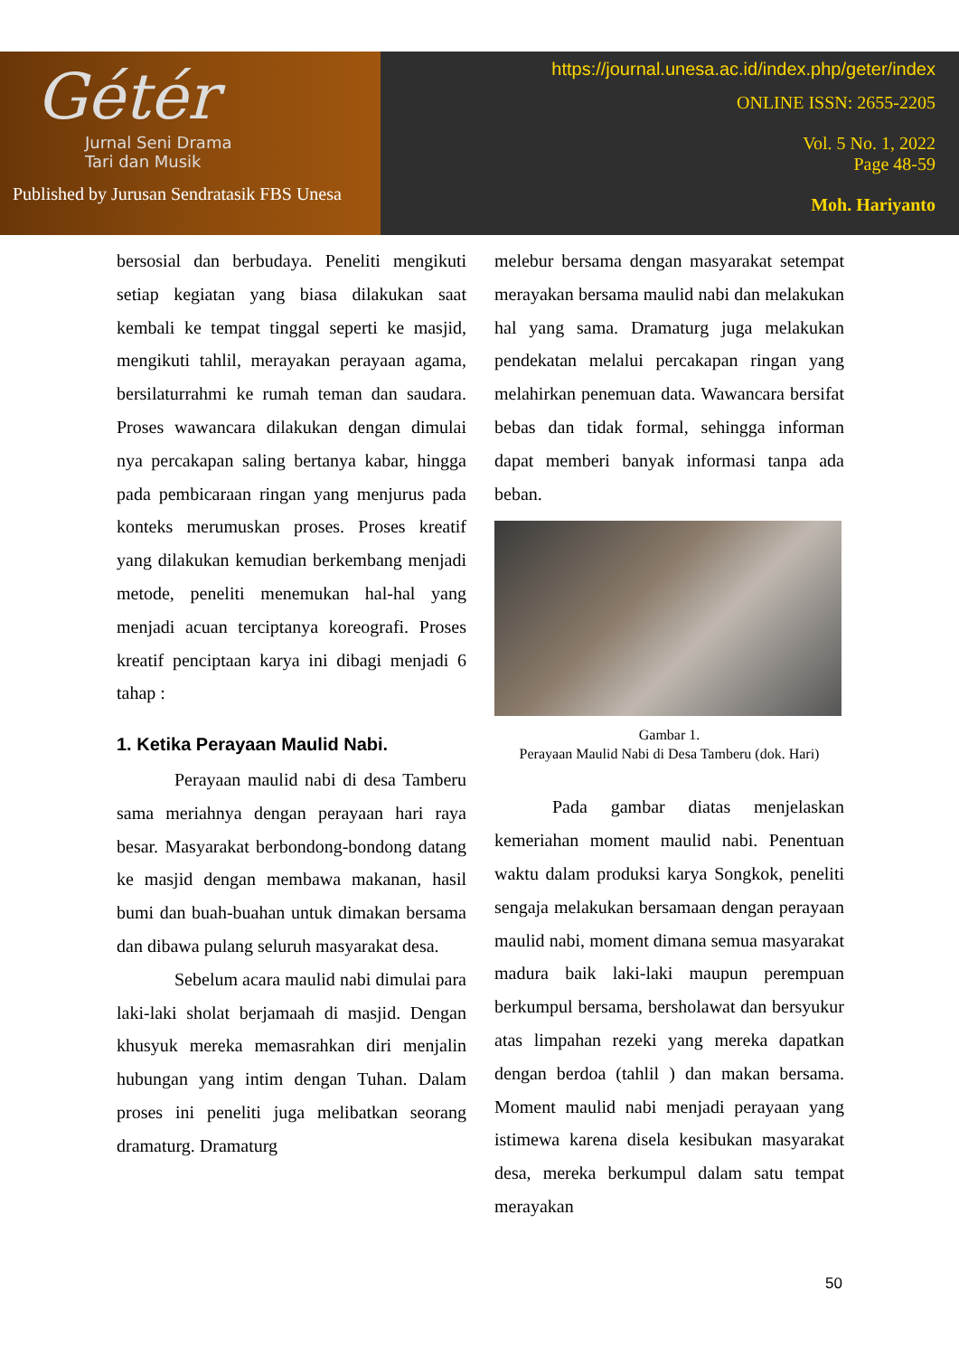Gétér
Jurnal Seni Drama
Tari dan Musik
Published by Jurusan Sendratasik FBS Unesa
https://journal.unesa.ac.id/index.php/geter/index
ONLINE ISSN: 2655-2205
Vol. 5 No. 1, 2022
Page 48-59
Moh. Hariyanto
bersosial dan berbudaya. Peneliti mengikuti setiap kegiatan yang biasa dilakukan saat kembali ke tempat tinggal seperti ke masjid, mengikuti tahlil, merayakan perayaan agama, bersilaturrahmi ke rumah teman dan saudara. Proses wawancara dilakukan dengan dimulai nya percakapan saling bertanya kabar, hingga pada pembicaraan ringan yang menjurus pada konteks merumuskan proses. Proses kreatif yang dilakukan kemudian berkembang menjadi metode, peneliti menemukan hal-hal yang menjadi acuan terciptanya koreografi. Proses kreatif penciptaan karya ini dibagi menjadi 6 tahap :
1. Ketika Perayaan Maulid Nabi.
Perayaan maulid nabi di desa Tamberu sama meriahnya dengan perayaan hari raya besar. Masyarakat berbondong-bondong datang ke masjid dengan membawa makanan, hasil bumi dan buah-buahan untuk dimakan bersama dan dibawa pulang seluruh masyarakat desa.
Sebelum acara maulid nabi dimulai para laki-laki sholat berjamaah di masjid. Dengan khusyuk mereka memasrahkan diri menjalin hubungan yang intim dengan Tuhan. Dalam proses ini peneliti juga melibatkan seorang dramaturg. Dramaturg
melebur bersama dengan masyarakat setempat merayakan bersama maulid nabi dan melakukan hal yang sama. Dramaturg juga melakukan pendekatan melalui percakapan ringan yang melahirkan penemuan data. Wawancara bersifat bebas dan tidak formal, sehingga informan dapat memberi banyak informasi tanpa ada beban.
Gambar 1.
Perayaan Maulid Nabi di Desa Tamberu (dok. Hari)
Pada gambar diatas menjelaskan kemeriahan moment maulid nabi. Penentuan waktu dalam produksi karya Songkok, peneliti sengaja melakukan bersamaan dengan perayaan maulid nabi, moment dimana semua masyarakat madura baik laki-laki maupun perempuan berkumpul bersama, bersholawat dan bersyukur atas limpahan rezeki yang mereka dapatkan dengan berdoa (tahlil ) dan makan bersama. Moment maulid nabi menjadi perayaan yang istimewa karena disela kesibukan masyarakat desa, mereka berkumpul dalam satu tempat merayakan
50